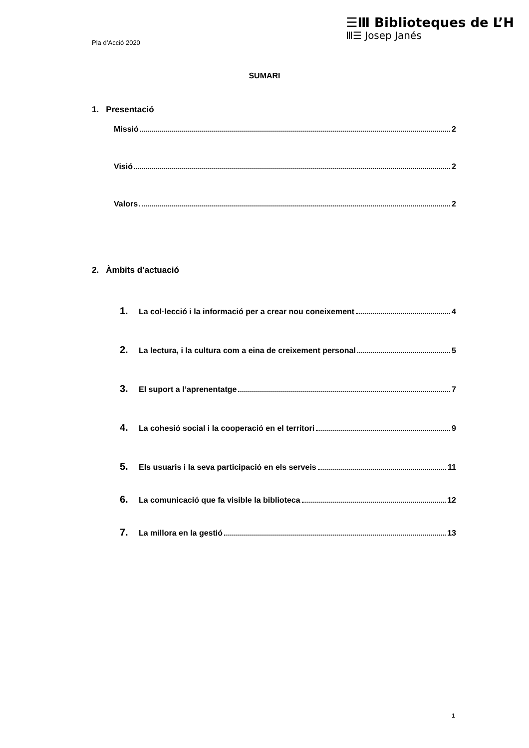Pla d’Acció 2020
☰Ⅲ Biblioteques de L’H
Ⅲ☰ Josep Janés
SUMARI
1. Presentació
Missió 2
Visió 2
Valors 2
2. Àmbits d’actuació
1. La col·lecció i la informació per a crear nou coneixement 4
2. La lectura, i la cultura com a eina de creixement personal 5
3. El suport a l’aprenentatge 7
4. La cohesió social i la cooperació en el territori 9
5. Els usuaris i la seva participació en els serveis 11
6. La comunicació que fa visible la biblioteca 12
7. La millora en la gestió 13
1